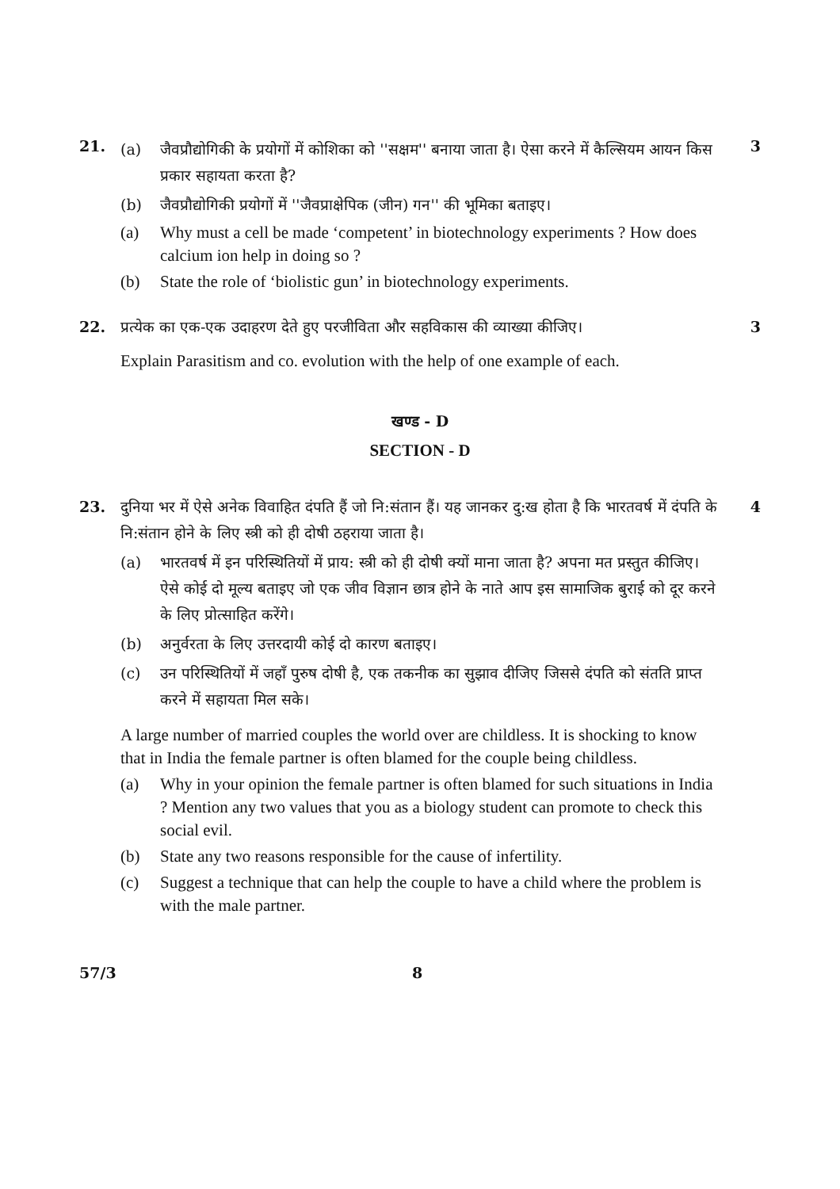21.
(a) जैवप्रौद्योगिकी के प्रयोगों में कोशिका को ''सक्षम'' बनाया जाता है। ऐसा करने में कैल्सियम आयन किस प्रकार सहायता करता है?
(b) जैवप्रौद्योगिकी प्रयोगों में ''जैवप्राक्षेपिक (जीन) गन'' की भूमिका बताइए।
(a) Why must a cell be made ‘competent’ in biotechnology experiments ? How does calcium ion help in doing so ?
(b) State the role of ‘biolistic gun’ in biotechnology experiments.
3
22. प्रत्येक का एक-एक उदाहरण देते हुए परजीविता और सहविकास की व्याख्या कीजिए।
Explain Parasitism and co. evolution with the help of one example of each.
3
खण्ड - D
SECTION - D
23. दुनिया भर में ऐसे अनेक विवाहित दंपति हैं जो नि:संतान हैं। यह जानकर दु:ख होता है कि भारतवर्ष में दंपति के नि:संतान होने के लिए स्त्री को ही दोषी ठहराया जाता है।
(a) भारतवर्ष में इन परिस्थितियों में प्राय: स्त्री को ही दोषी क्यों माना जाता है? अपना मत प्रस्तुत कीजिए। ऐसे कोई दो मूल्य बताइए जो एक जीव विज्ञान छात्र होने के नाते आप इस सामाजिक बुराई को दूर करने के लिए प्रोत्साहित करेंगे।
(b) अनुर्वरता के लिए उत्तरदायी कोई दो कारण बताइए।
(c) उन परिस्थितियों में जहाँ पुरुष दोषी है, एक तकनीक का सुझाव दीजिए जिससे दंपति को संतति प्राप्त करने में सहायता मिल सके।
A large number of married couples the world over are childless. It is shocking to know that in India the female partner is often blamed for the couple being childless.
(a) Why in your opinion the female partner is often blamed for such situations in India ? Mention any two values that you as a biology student can promote to check this social evil.
(b) State any two reasons responsible for the cause of infertility.
(c) Suggest a technique that can help the couple to have a child where the problem is with the male partner.
4
57/3 8